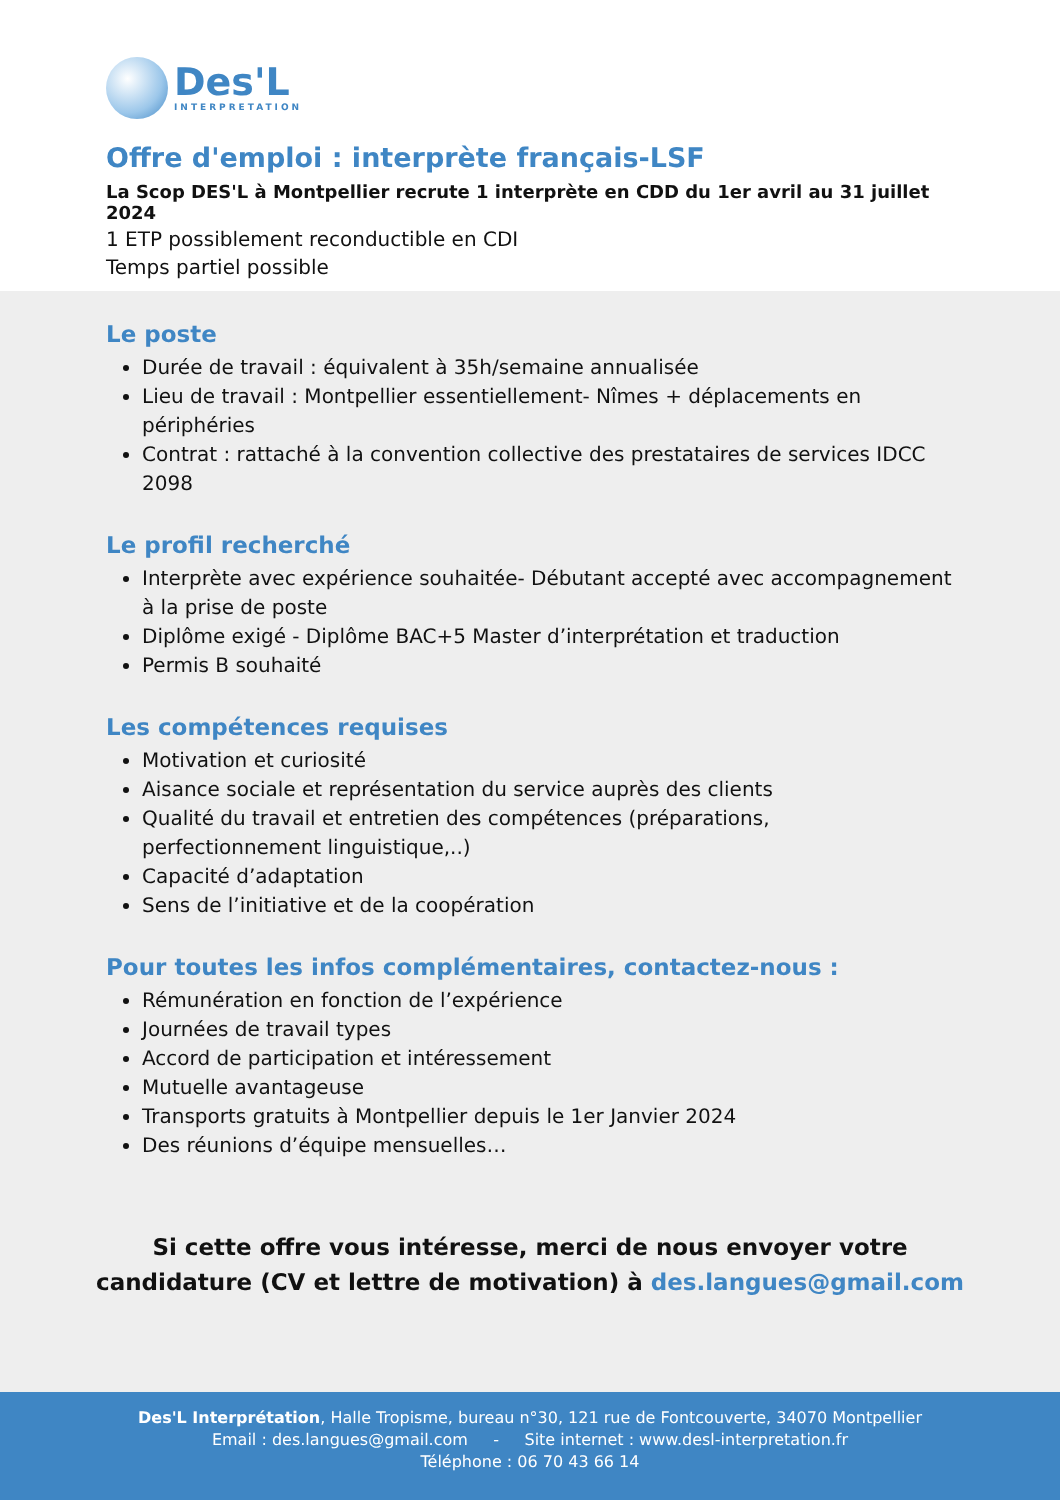Des'L
INTERPRETATION
Offre d'emploi : interprète français-LSF
La Scop DES'L à Montpellier recrute 1 interprète en CDD du 1er avril au 31 juillet 2024
1 ETP possiblement reconductible en CDI
Temps partiel possible
Le poste
Durée de travail : équivalent à 35h/semaine annualisée
Lieu de travail : Montpellier essentiellement- Nîmes + déplacements en périphéries
Contrat : rattaché à la convention collective des prestataires de services IDCC 2098
Le profil recherché
Interprète avec expérience souhaitée- Débutant accepté avec accompagnement à la prise de poste
Diplôme exigé - Diplôme BAC+5 Master d’interprétation et traduction
Permis B souhaité
Les compétences requises
Motivation et curiosité
Aisance sociale et représentation du service auprès des clients
Qualité du travail et entretien des compétences (préparations, perfectionnement linguistique,..)
Capacité d’adaptation
Sens de l’initiative et de la coopération
Pour toutes les infos complémentaires, contactez-nous :
Rémunération en fonction de l’expérience
Journées de travail types
Accord de participation et intéressement
Mutuelle avantageuse
Transports gratuits à Montpellier depuis le 1er Janvier 2024
Des réunions d’équipe mensuelles…
Si cette offre vous intéresse, merci de nous envoyer votre candidature (CV et lettre de motivation) à des.langues@gmail.com
Des'L Interprétation, Halle Tropisme, bureau n°30, 121 rue de Fontcouverte, 34070 Montpellier
Email : des.langues@gmail.com - Site internet : www.desl-interpretation.fr
Téléphone : 06 70 43 66 14